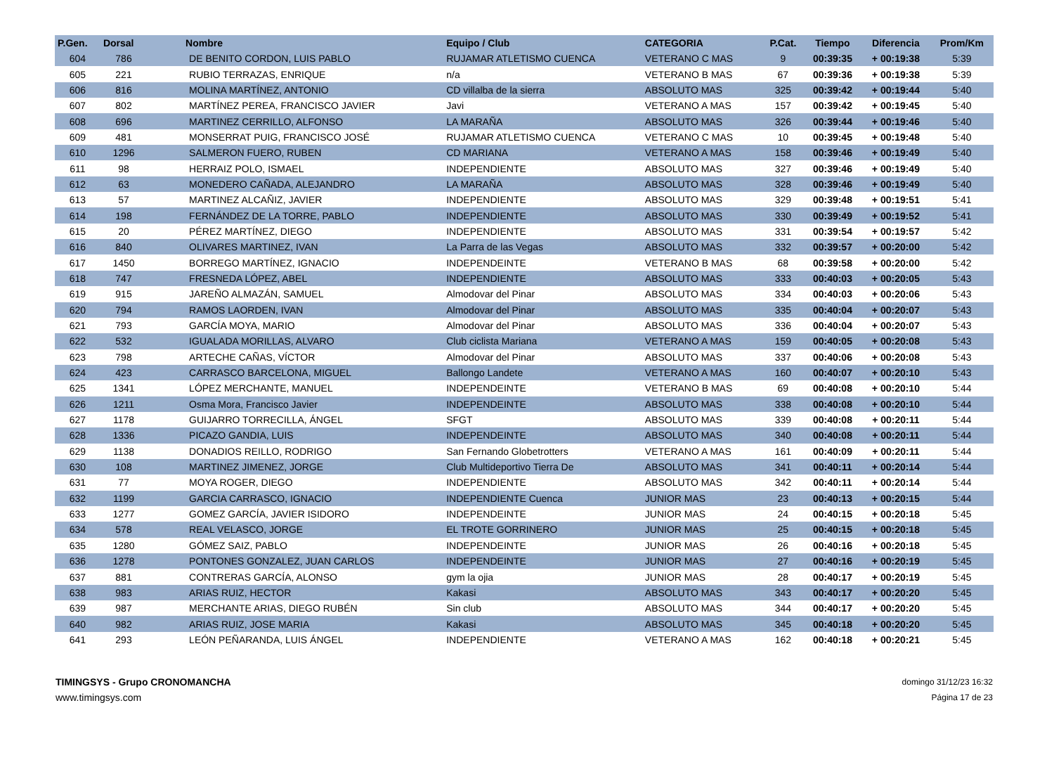| P.Gen. | Dorsal | Nombre | Equipo / Club | CATEGORIA | P.Cat. | Tiempo | Diferencia | Prom/Km |
| --- | --- | --- | --- | --- | --- | --- | --- | --- |
| 604 | 786 | DE BENITO CORDON, LUIS PABLO | RUJAMAR ATLETISMO CUENCA | VETERANO C MAS | 9 | 00:39:35 | + 00:19:38 | 5:39 |
| 605 | 221 | RUBIO TERRAZAS, ENRIQUE | n/a | VETERANO B MAS | 67 | 00:39:36 | + 00:19:38 | 5:39 |
| 606 | 816 | MOLINA MARTÍNEZ, ANTONIO | CD villalba de la sierra | ABSOLUTO MAS | 325 | 00:39:42 | + 00:19:44 | 5:40 |
| 607 | 802 | MARTÍNEZ PEREA, FRANCISCO JAVIER | Javi | VETERANO A MAS | 157 | 00:39:42 | + 00:19:45 | 5:40 |
| 608 | 696 | MARTINEZ CERRILLO, ALFONSO | LA MARAÑA | ABSOLUTO MAS | 326 | 00:39:44 | + 00:19:46 | 5:40 |
| 609 | 481 | MONSERRAT PUIG, FRANCISCO JOSÉ | RUJAMAR ATLETISMO CUENCA | VETERANO C MAS | 10 | 00:39:45 | + 00:19:48 | 5:40 |
| 610 | 1296 | SALMERON FUERO, RUBEN | CD MARIANA | VETERANO A MAS | 158 | 00:39:46 | + 00:19:49 | 5:40 |
| 611 | 98 | HERRAIZ POLO, ISMAEL | INDEPENDIENTE | ABSOLUTO MAS | 327 | 00:39:46 | + 00:19:49 | 5:40 |
| 612 | 63 | MONEDERO CAÑADA, ALEJANDRO | LA MARAÑA | ABSOLUTO MAS | 328 | 00:39:46 | + 00:19:49 | 5:40 |
| 613 | 57 | MARTINEZ ALCAÑIZ, JAVIER | INDEPENDIENTE | ABSOLUTO MAS | 329 | 00:39:48 | + 00:19:51 | 5:41 |
| 614 | 198 | FERNÁNDEZ DE LA TORRE, PABLO | INDEPENDIENTE | ABSOLUTO MAS | 330 | 00:39:49 | + 00:19:52 | 5:41 |
| 615 | 20 | PÉREZ MARTÍNEZ, DIEGO | INDEPENDIENTE | ABSOLUTO MAS | 331 | 00:39:54 | + 00:19:57 | 5:42 |
| 616 | 840 | OLIVARES MARTINEZ, IVAN | La Parra de las Vegas | ABSOLUTO MAS | 332 | 00:39:57 | + 00:20:00 | 5:42 |
| 617 | 1450 | BORREGO MARTÍNEZ, IGNACIO | INDEPENDEINTE | VETERANO B MAS | 68 | 00:39:58 | + 00:20:00 | 5:42 |
| 618 | 747 | FRESNEDA LÓPEZ, ABEL | INDEPENDIENTE | ABSOLUTO MAS | 333 | 00:40:03 | + 00:20:05 | 5:43 |
| 619 | 915 | JAREÑO ALMAZÁN, SAMUEL | Almodovar del Pinar | ABSOLUTO MAS | 334 | 00:40:03 | + 00:20:06 | 5:43 |
| 620 | 794 | RAMOS LAORDEN, IVAN | Almodovar del Pinar | ABSOLUTO MAS | 335 | 00:40:04 | + 00:20:07 | 5:43 |
| 621 | 793 | GARCÍA MOYA, MARIO | Almodovar del Pinar | ABSOLUTO MAS | 336 | 00:40:04 | + 00:20:07 | 5:43 |
| 622 | 532 | IGUALADA MORILLAS, ALVARO | Club ciclista Mariana | VETERANO A MAS | 159 | 00:40:05 | + 00:20:08 | 5:43 |
| 623 | 798 | ARTECHE CAÑAS, VÍCTOR | Almodovar del Pinar | ABSOLUTO MAS | 337 | 00:40:06 | + 00:20:08 | 5:43 |
| 624 | 423 | CARRASCO BARCELONA, MIGUEL | Ballongo Landete | VETERANO A MAS | 160 | 00:40:07 | + 00:20:10 | 5:43 |
| 625 | 1341 | LÓPEZ MERCHANTE, MANUEL | INDEPENDEINTE | VETERANO B MAS | 69 | 00:40:08 | + 00:20:10 | 5:44 |
| 626 | 1211 | Osma Mora, Francisco Javier | INDEPENDEINTE | ABSOLUTO MAS | 338 | 00:40:08 | + 00:20:10 | 5:44 |
| 627 | 1178 | GUIJARRO TORRECILLA, ÁNGEL | SFGT | ABSOLUTO MAS | 339 | 00:40:08 | + 00:20:11 | 5:44 |
| 628 | 1336 | PICAZO GANDIA, LUIS | INDEPENDEINTE | ABSOLUTO MAS | 340 | 00:40:08 | + 00:20:11 | 5:44 |
| 629 | 1138 | DONADIOS REILLO, RODRIGO | San Fernando Globetrotters | VETERANO A MAS | 161 | 00:40:09 | + 00:20:11 | 5:44 |
| 630 | 108 | MARTINEZ JIMENEZ, JORGE | Club Multideportivo Tierra De | ABSOLUTO MAS | 341 | 00:40:11 | + 00:20:14 | 5:44 |
| 631 | 77 | MOYA ROGER, DIEGO | INDEPENDIENTE | ABSOLUTO MAS | 342 | 00:40:11 | + 00:20:14 | 5:44 |
| 632 | 1199 | GARCIA CARRASCO, IGNACIO | INDEPENDIENTE Cuenca | JUNIOR MAS | 23 | 00:40:13 | + 00:20:15 | 5:44 |
| 633 | 1277 | GOMEZ GARCÍA, JAVIER ISIDORO | INDEPENDEINTE | JUNIOR MAS | 24 | 00:40:15 | + 00:20:18 | 5:45 |
| 634 | 578 | REAL VELASCO, JORGE | EL TROTE GORRINERO | JUNIOR MAS | 25 | 00:40:15 | + 00:20:18 | 5:45 |
| 635 | 1280 | GÓMEZ SAIZ, PABLO | INDEPENDEINTE | JUNIOR MAS | 26 | 00:40:16 | + 00:20:18 | 5:45 |
| 636 | 1278 | PONTONES GONZALEZ, JUAN CARLOS | INDEPENDEINTE | JUNIOR MAS | 27 | 00:40:16 | + 00:20:19 | 5:45 |
| 637 | 881 | CONTRERAS GARCÍA, ALONSO | gym la ojia | JUNIOR MAS | 28 | 00:40:17 | + 00:20:19 | 5:45 |
| 638 | 983 | ARIAS RUIZ, HECTOR | Kakasi | ABSOLUTO MAS | 343 | 00:40:17 | + 00:20:20 | 5:45 |
| 639 | 987 | MERCHANTE ARIAS, DIEGO RUBÉN | Sin club | ABSOLUTO MAS | 344 | 00:40:17 | + 00:20:20 | 5:45 |
| 640 | 982 | ARIAS RUIZ, JOSE MARIA | Kakasi | ABSOLUTO MAS | 345 | 00:40:18 | + 00:20:20 | 5:45 |
| 641 | 293 | LEÓN PEÑARANDA, LUIS ÁNGEL | INDEPENDIENTE | VETERANO A MAS | 162 | 00:40:18 | + 00:20:21 | 5:45 |
TIMINGSYS - Grupo CRONOMANCHA
www.timingsys.com
domingo 31/12/23 16:32
Página 17 de 23